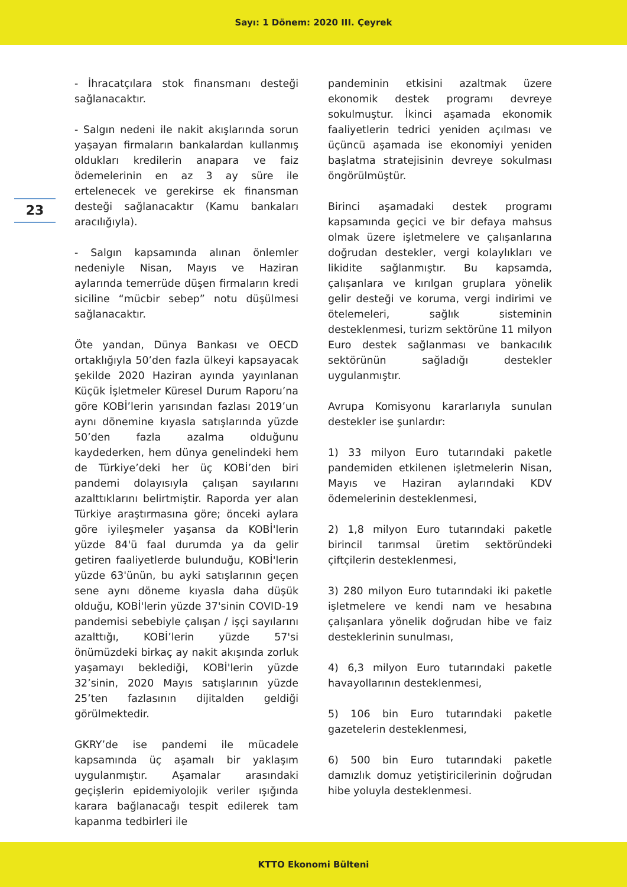Sayı: 1 Dönem: 2020 III. Çeyrek
23
- İhracatçılara stok finansmanı desteği sağlanacaktır.
- Salgın nedeni ile nakit akışlarında sorun yaşayan firmaların bankalardan kullanmış oldukları kredilerin anapara ve faiz ödemelerinin en az 3 ay süre ile ertelenecek ve gerekirse ek finansman desteği sağlanacaktır (Kamu bankaları aracılığıyla).
- Salgın kapsamında alınan önlemler nedeniyle Nisan, Mayıs ve Haziran aylarında temerrüde düşen firmaların kredi siciline “mücbir sebep” notu düşülmesi sağlanacaktır.
Öte yandan, Dünya Bankası ve OECD ortaklığıyla 50’den fazla ülkeyi kapsayacak şekilde 2020 Haziran ayında yayınlanan Küçük İşletmeler Küresel Durum Raporu’na göre KOBİ’lerin yarısından fazlası 2019’un aynı dönemine kıyasla satışlarında yüzde 50’den fazla azalma olduğunu kaydederken, hem dünya genelindeki hem de Türkiye’deki her üç KOBİ’den biri pandemi dolayısıyla çalışan sayılarını azalttıklarını belirtmiştir. Raporda yer alan Türkiye araştırmasına göre; önceki aylara göre iyileşmeler yaşansa da KOBİ'lerin yüzde 84'ü faal durumda ya da gelir getiren faaliyetlerde bulunduğu, KOBİ'lerin yüzde 63'ünün, bu ayki satışlarının geçen sene aynı döneme kıyasla daha düşük olduğu, KOBİ'lerin yüzde 37'sinin COVID-19 pandemisi sebebiyle çalışan / işçi sayılarını azalttığı, KOBİ’lerin yüzde 57'si önümüzdeki birkaç ay nakit akışında zorluk yaşamayı beklediği, KOBİ'lerin yüzde 32’sinin, 2020 Mayıs satışlarının yüzde 25’ten fazlasının dijitalden geldiği görülmektedir.
GKRY’de ise pandemi ile mücadele kapsamında üç aşamalı bir yaklaşım uygulanmıştır. Aşamalar arasındaki geçişlerin epidemiyolojik veriler ışığında karara bağlanacağı tespit edilerek tam kapanma tedbirleri ile
pandeminin etkisini azaltmak üzere ekonomik destek programı devreye sokulmuştur. İkinci aşamada ekonomik faaliyetlerin tedrici yeniden açılması ve üçüncü aşamada ise ekonomiyi yeniden başlatma stratejisinin devreye sokulması öngörülmüştür.
Birinci aşamadaki destek programı kapsamında geçici ve bir defaya mahsus olmak üzere işletmelere ve çalışanlarına doğrudan destekler, vergi kolaylıkları ve likidite sağlanmıştır. Bu kapsamda, çalışanlara ve kırılgan gruplara yönelik gelir desteği ve koruma, vergi indirimi ve ötelemeleri, sağlık sisteminin desteklenmesi, turizm sektörüne 11 milyon Euro destek sağlanması ve bankacılık sektörünün sağladığı destekler uygulanmıştır.
Avrupa Komisyonu kararlarıyla sunulan destekler ise şunlardır:
1) 33 milyon Euro tutarındaki paketle pandemiden etkilenen işletmelerin Nisan, Mayıs ve Haziran aylarındaki KDV ödemelerinin desteklenmesi,
2) 1,8 milyon Euro tutarındaki paketle birincil tarımsal üretim sektöründeki çiftçilerin desteklenmesi,
3) 280 milyon Euro tutarındaki iki paketle işletmelere ve kendi nam ve hesabına çalışanlara yönelik doğrudan hibe ve faiz desteklerinin sunulması,
4) 6,3 milyon Euro tutarındaki paketle havayollarının desteklenmesi,
5) 106 bin Euro tutarındaki paketle gazetelerin desteklenmesi,
6) 500 bin Euro tutarındaki paketle damızlık domuz yetiştiricilerinin doğrudan hibe yoluyla desteklenmesi.
KTTO Ekonomi Bülteni